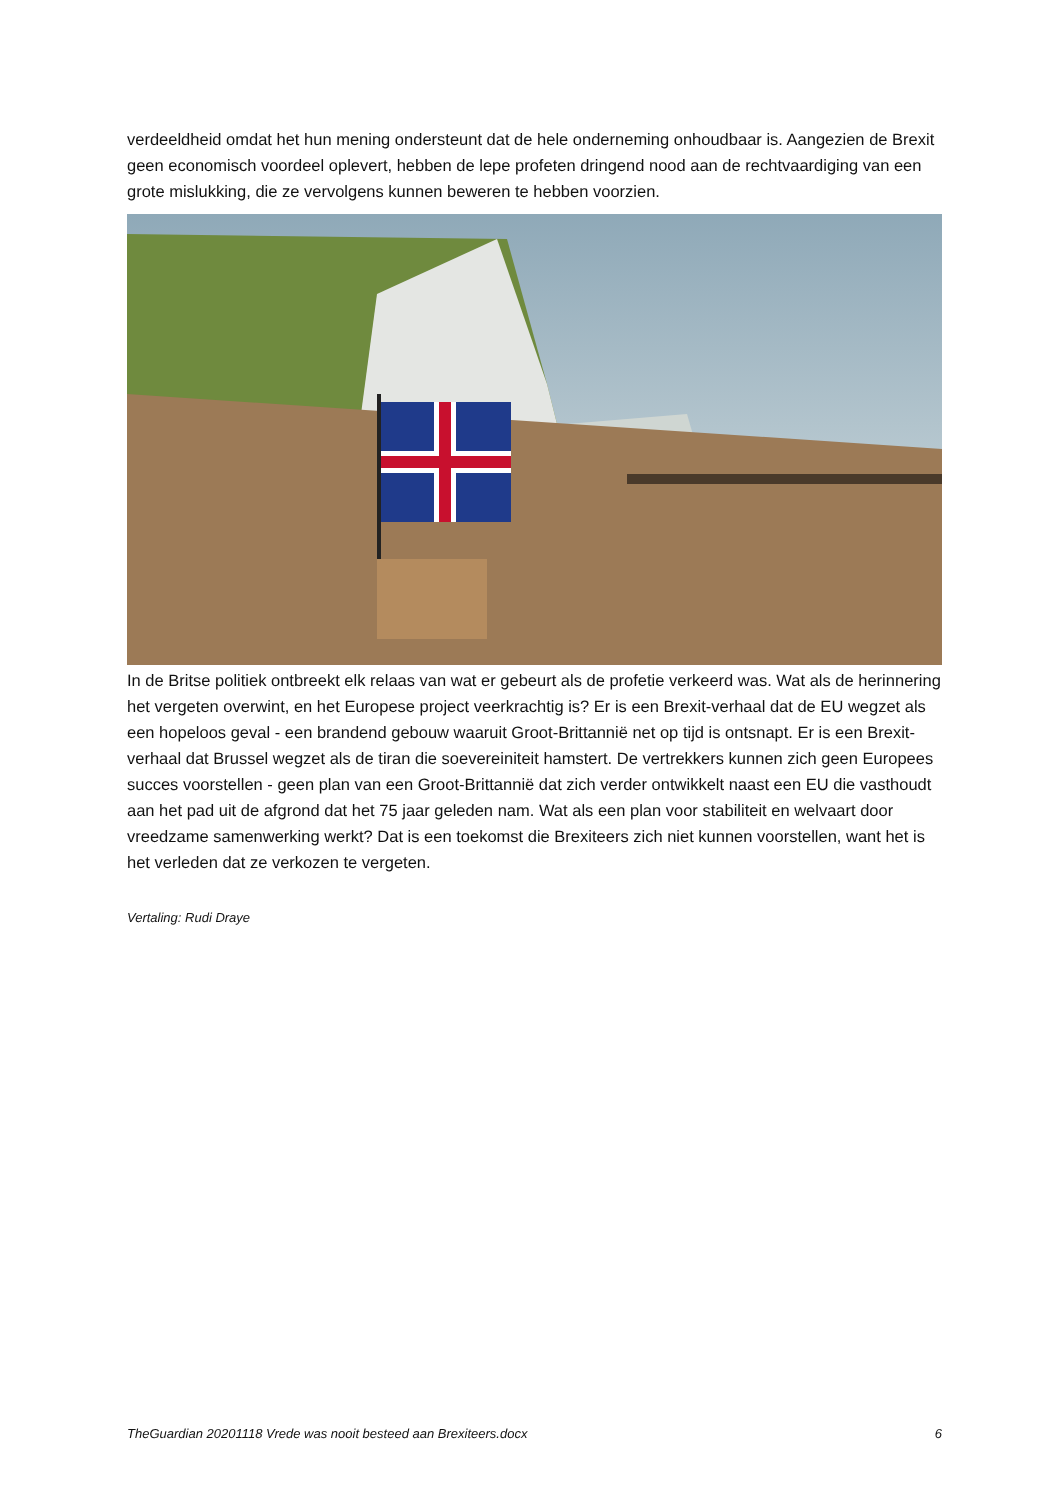verdeeldheid omdat het hun mening ondersteunt dat de hele onderneming onhoudbaar is. Aangezien de Brexit geen economisch voordeel oplevert, hebben de lepe profeten dringend nood aan de rechtvaardiging van een grote mislukking, die ze vervolgens kunnen beweren te hebben voorzien.
In de Britse politiek ontbreekt elk relaas van wat er gebeurt als de profetie verkeerd was. Wat als de herinnering het vergeten overwint, en het Europese project veerkrachtig is? Er is een Brexit-verhaal dat de EU wegzet als een hopeloos geval - een brandend gebouw waaruit Groot-Brittannië net op tijd is ontsnapt. Er is een Brexit-verhaal dat Brussel wegzet als de tiran die soevereiniteit hamstert. De vertrekkers kunnen zich geen Europees succes voorstellen - geen plan van een Groot-Brittannië dat zich verder ontwikkelt naast een EU die vasthoudt aan het pad uit de afgrond dat het 75 jaar geleden nam. Wat als een plan voor stabiliteit en welvaart door vreedzame samenwerking werkt? Dat is een toekomst die Brexiteers zich niet kunnen voorstellen, want het is het verleden dat ze verkozen te vergeten.
Vertaling: Rudi Draye
TheGuardian 20201118 Vrede was nooit besteed aan Brexiteers.docx 6